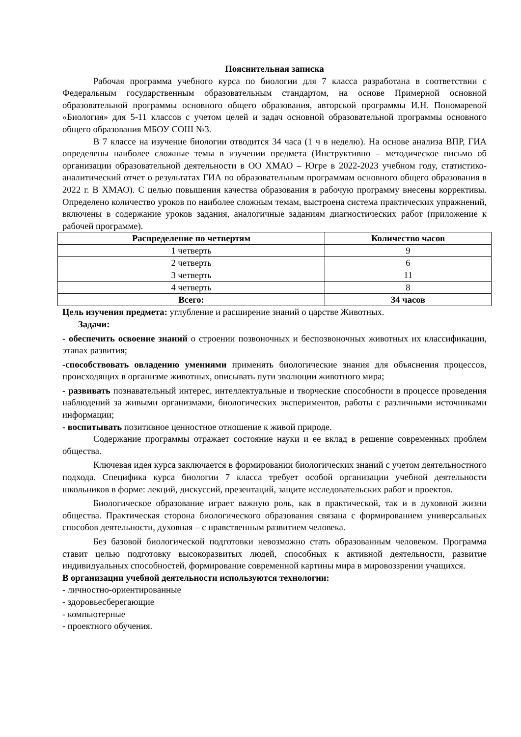Пояснительная записка
Рабочая программа учебного курса по биологии для 7 класса разработана в соответствии с Федеральным государственным образовательным стандартом, на основе Примерной основной образовательной программы основного общего образования, авторской программы И.Н. Пономаревой «Биология» для 5-11 классов с учетом целей и задач основной образовательной программы основного общего образования МБОУ СОШ №3.
В 7 классе на изучение биологии отводится 34 часа (1 ч в неделю). На основе анализа ВПР, ГИА определены наиболее сложные темы в изучении предмета (Инструктивно – методическое письмо об организации образовательной деятельности в ОО ХМАО – Югре в 2022-2023 учебном году, статистико-аналитический отчет о результатах ГИА по образовательным программам основного общего образования в 2022 г. В ХМАО). С целью повышения качества образования в рабочую программу внесены коррективы. Определено количество уроков по наиболее сложным темам, выстроена система практических упражнений, включены в содержание уроков задания, аналогичные заданиям диагностических работ (приложение к рабочей программе).
| Распределение по четвертям | Количество часов |
| --- | --- |
| 1 четверть | 9 |
| 2 четверть | 6 |
| 3 четверть | 11 |
| 4 четверть | 8 |
| Всего: | 34 часов |
Цель изучения предмета: углубление и расширение знаний о царстве Животных.
Задачи:
- обеспечить освоение знаний о строении позвоночных и беспозвоночных животных их классификации, этапах развития;
-способствовать овладению умениями применять биологические знания для объяснения процессов, происходящих в организме животных, описывать пути эволюции животного мира;
- развивать познавательный интерес, интеллектуальные и творческие способности в процессе проведения наблюдений за живыми организмами, биологических экспериментов, работы с различными источниками информации;
- воспитывать позитивное ценностное отношение к живой природе.
Содержание программы отражает состояние науки и ее вклад в решение современных проблем общества.
Ключевая идея курса заключается в формировании биологических знаний с учетом деятельностного подхода. Специфика курса биологии 7 класса требует особой организации учебной деятельности школьников в форме: лекций, дискуссий, презентаций, защите исследовательских работ и проектов.
Биологическое образование играет важную роль, как в практической, так и в духовной жизни общества. Практическая сторона биологического образования связана с формированием универсальных способов деятельности, духовная – с нравственным развитием человека.
Без базовой биологической подготовки невозможно стать образованным человеком. Программа ставит целью подготовку высокоразвитых людей, способных к активной деятельности, развитие индивидуальных способностей, формирование современной картины мира в мировоззрении учащихся.
В организации учебной деятельности используются технологии:
- личностно-ориентированные
- здоровьесберегающие
- компьютерные
- проектного обучения.